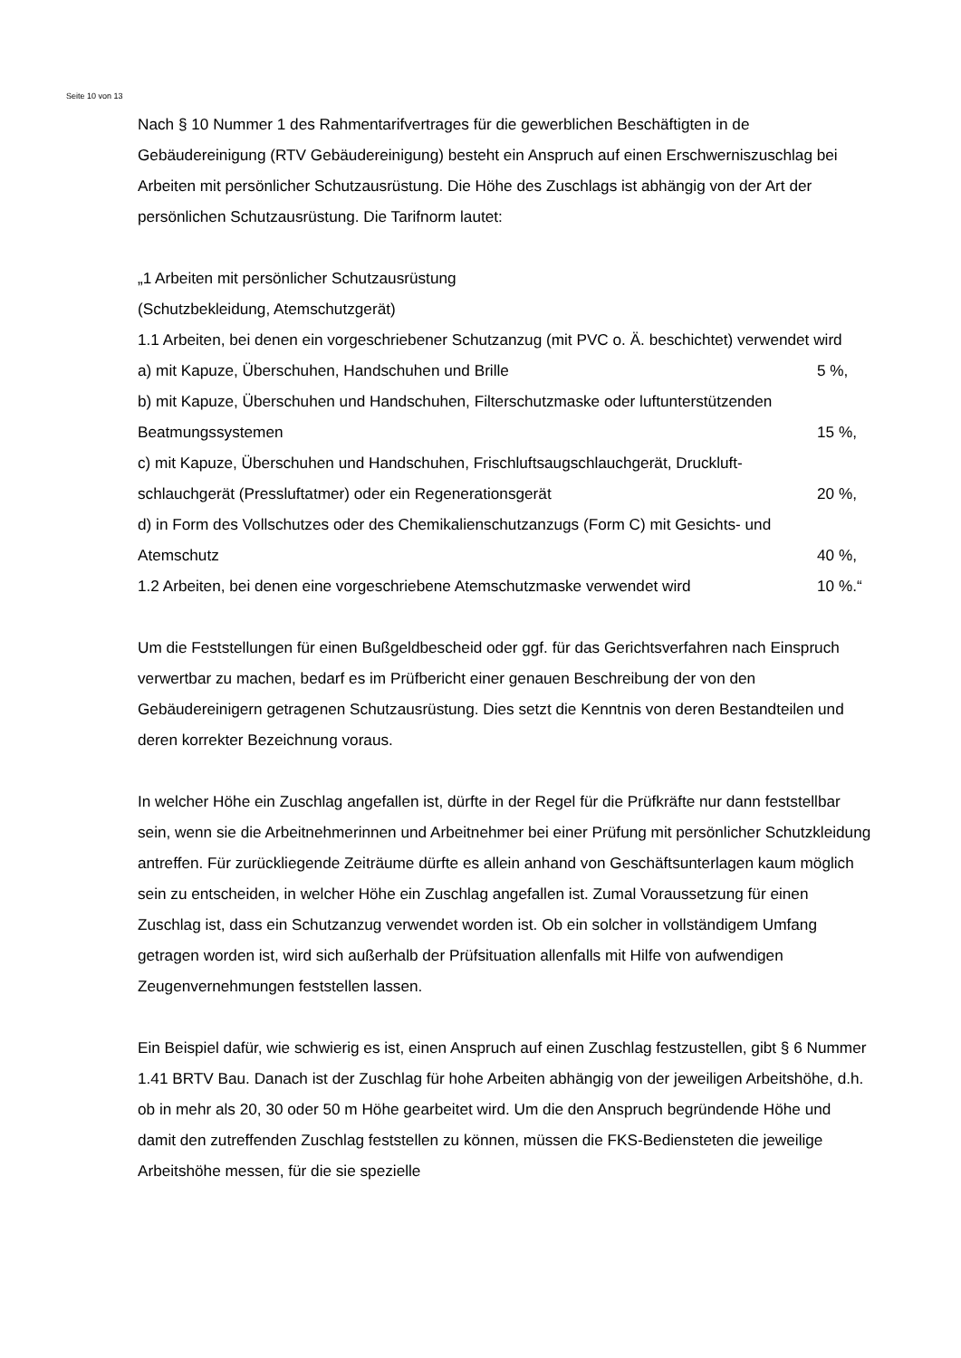Seite 10 von 13
Nach § 10 Nummer 1 des Rahmentarifvertrages für die gewerblichen Beschäftigten in de Gebäudereinigung (RTV Gebäudereinigung) besteht ein Anspruch auf einen Erschwerniszuschlag bei Arbeiten mit persönlicher Schutzausrüstung. Die Höhe des Zuschlags ist abhängig von der Art der persönlichen Schutzausrüstung. Die Tarifnorm lautet:
„1 Arbeiten mit persönlicher Schutzausrüstung
(Schutzbekleidung, Atemschutzgerät)
1.1 Arbeiten, bei denen ein vorgeschriebener Schutzanzug (mit PVC o. Ä. beschichtet) verwendet wird
a) mit Kapuze, Überschuhen, Handschuhen und Brille 5 %,
b) mit Kapuze, Überschuhen und Handschuhen, Filterschutzmaske oder luftunterstützenden
Beatmungssystemen 15 %,
c) mit Kapuze, Überschuhen und Handschuhen, Frischluftsaugschlauchgerät, Druckluft-
schlauchgerät (Pressluftatmer) oder ein Regenerationsgerät 20 %,
d) in Form des Vollschutzes oder des Chemikalienschutzanzugs (Form C) mit Gesichts- und
Atemschutz 40 %,
1.2 Arbeiten, bei denen eine vorgeschriebene Atemschutzmaske verwendet wird 10 %.“
Um die Feststellungen für einen Bußgeldbescheid oder ggf. für das Gerichtsverfahren nach Einspruch verwertbar zu machen, bedarf es im Prüfbericht einer genauen Beschreibung der von den Gebäudereinigern getragenen Schutzausrüstung. Dies setzt die Kenntnis von deren Bestandteilen und deren korrekter Bezeichnung voraus.
In welcher Höhe ein Zuschlag angefallen ist, dürfte in der Regel für die Prüfkräfte nur dann feststellbar sein, wenn sie die Arbeitnehmerinnen und Arbeitnehmer bei einer Prüfung mit persönlicher Schutzkleidung antreffen. Für zurückliegende Zeiträume dürfte es allein anhand von Geschäftsunterlagen kaum möglich sein zu entscheiden, in welcher Höhe ein Zuschlag angefallen ist. Zumal Voraussetzung für einen Zuschlag ist, dass ein Schutzanzug verwendet worden ist. Ob ein solcher in vollständigem Umfang getragen worden ist, wird sich außerhalb der Prüfsituation allenfalls mit Hilfe von aufwendigen Zeugenvernehmungen feststellen lassen.
Ein Beispiel dafür, wie schwierig es ist, einen Anspruch auf einen Zuschlag festzustellen, gibt § 6 Nummer 1.41 BRTV Bau. Danach ist der Zuschlag für hohe Arbeiten abhängig von der jeweiligen Arbeitshöhe, d.h. ob in mehr als 20, 30 oder 50 m Höhe gearbeitet wird. Um die den Anspruch begründende Höhe und damit den zutreffenden Zuschlag feststellen zu können, müssen die FKS-Bediensteten die jeweilige Arbeitshöhe messen, für die sie spezielle